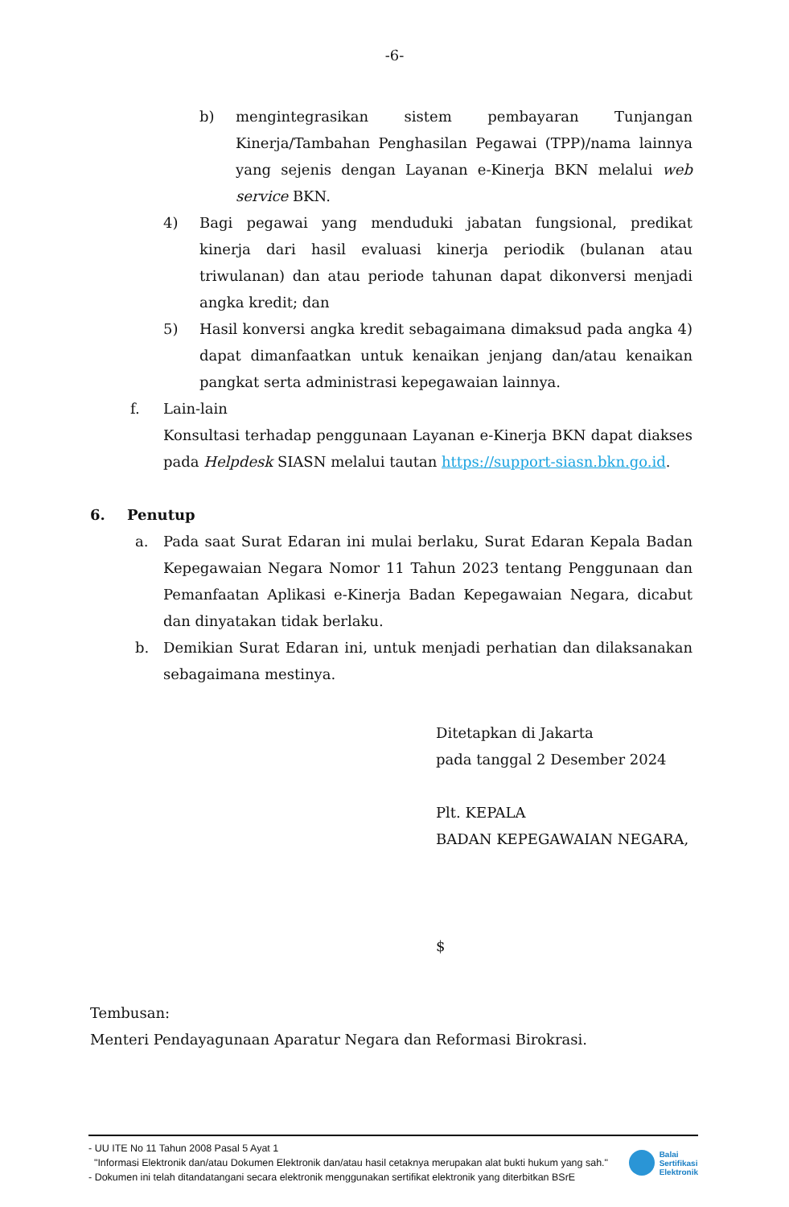-6-
b) mengintegrasikan sistem pembayaran Tunjangan Kinerja/Tambahan Penghasilan Pegawai (TPP)/nama lainnya yang sejenis dengan Layanan e-Kinerja BKN melalui web service BKN.
4) Bagi pegawai yang menduduki jabatan fungsional, predikat kinerja dari hasil evaluasi kinerja periodik (bulanan atau triwulanan) dan atau periode tahunan dapat dikonversi menjadi angka kredit; dan
5) Hasil konversi angka kredit sebagaimana dimaksud pada angka 4) dapat dimanfaatkan untuk kenaikan jenjang dan/atau kenaikan pangkat serta administrasi kepegawaian lainnya.
f. Lain-lain
Konsultasi terhadap penggunaan Layanan e-Kinerja BKN dapat diakses pada Helpdesk SIASN melalui tautan https://support-siasn.bkn.go.id.
6. Penutup
a. Pada saat Surat Edaran ini mulai berlaku, Surat Edaran Kepala Badan Kepegawaian Negara Nomor 11 Tahun 2023 tentang Penggunaan dan Pemanfaatan Aplikasi e-Kinerja Badan Kepegawaian Negara, dicabut dan dinyatakan tidak berlaku.
b. Demikian Surat Edaran ini, untuk menjadi perhatian dan dilaksanakan sebagaimana mestinya.
Ditetapkan di Jakarta
pada tanggal 2 Desember 2024
Plt. KEPALA
BADAN KEPEGAWAIAN NEGARA,
$
Tembusan:
Menteri Pendayagunaan Aparatur Negara dan Reformasi Birokrasi.
- UU ITE No 11 Tahun 2008 Pasal 5 Ayat 1
"Informasi Elektronik dan/atau Dokumen Elektronik dan/atau hasil cetaknya merupakan alat bukti hukum yang sah."
- Dokumen ini telah ditandatangani secara elektronik menggunakan sertifikat elektronik yang diterbitkan BSrE
Balai
Sertifikasi
Elektronik